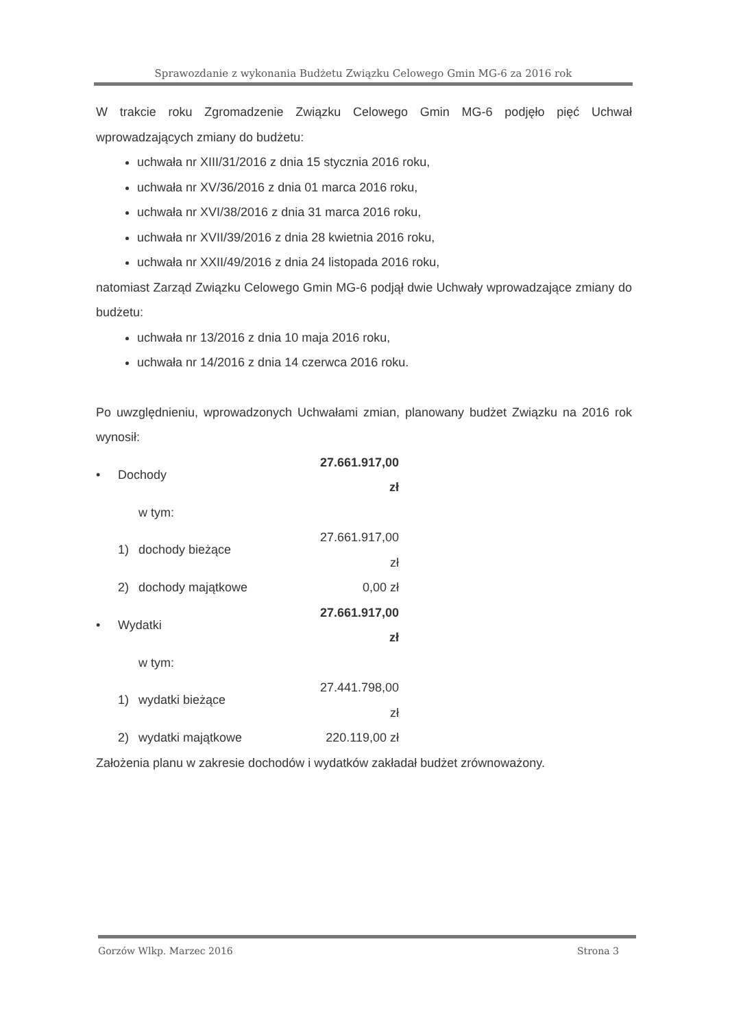Sprawozdanie z wykonania Budżetu Związku Celowego Gmin MG-6 za 2016 rok
W trakcie roku Zgromadzenie Związku Celowego Gmin MG-6 podjęło pięć Uchwał wprowadzających zmiany do budżetu:
uchwała nr XIII/31/2016 z dnia 15 stycznia 2016 roku,
uchwała nr XV/36/2016 z dnia 01 marca 2016 roku,
uchwała nr XVI/38/2016 z dnia 31 marca 2016 roku,
uchwała nr XVII/39/2016 z dnia 28 kwietnia 2016 roku,
uchwała nr XXII/49/2016 z dnia 24 listopada 2016 roku,
natomiast Zarząd Związku Celowego Gmin MG-6 podjął dwie Uchwały wprowadzające zmiany do budżetu:
uchwała nr 13/2016 z dnia 10 maja 2016 roku,
uchwała nr 14/2016 z dnia 14 czerwca 2016 roku.
Po uwzględnieniu, wprowadzonych Uchwałami zmian, planowany budżet Związku na 2016 rok wynosił:
| • | Dochody | | 27.661.917,00 zł |
| | w tym: | | |
| | 1) | dochody bieżące | 27.661.917,00 zł |
| | 2) | dochody majątkowe | 0,00 zł |
| • | Wydatki | | 27.661.917,00 zł |
| | w tym: | | |
| | 1) | wydatki bieżące | 27.441.798,00 zł |
| | 2) | wydatki majątkowe | 220.119,00 zł |
Założenia planu w zakresie dochodów i wydatków zakładał budżet zrównoważony.
Gorzów Wlkp. Marzec 2016 Strona 3